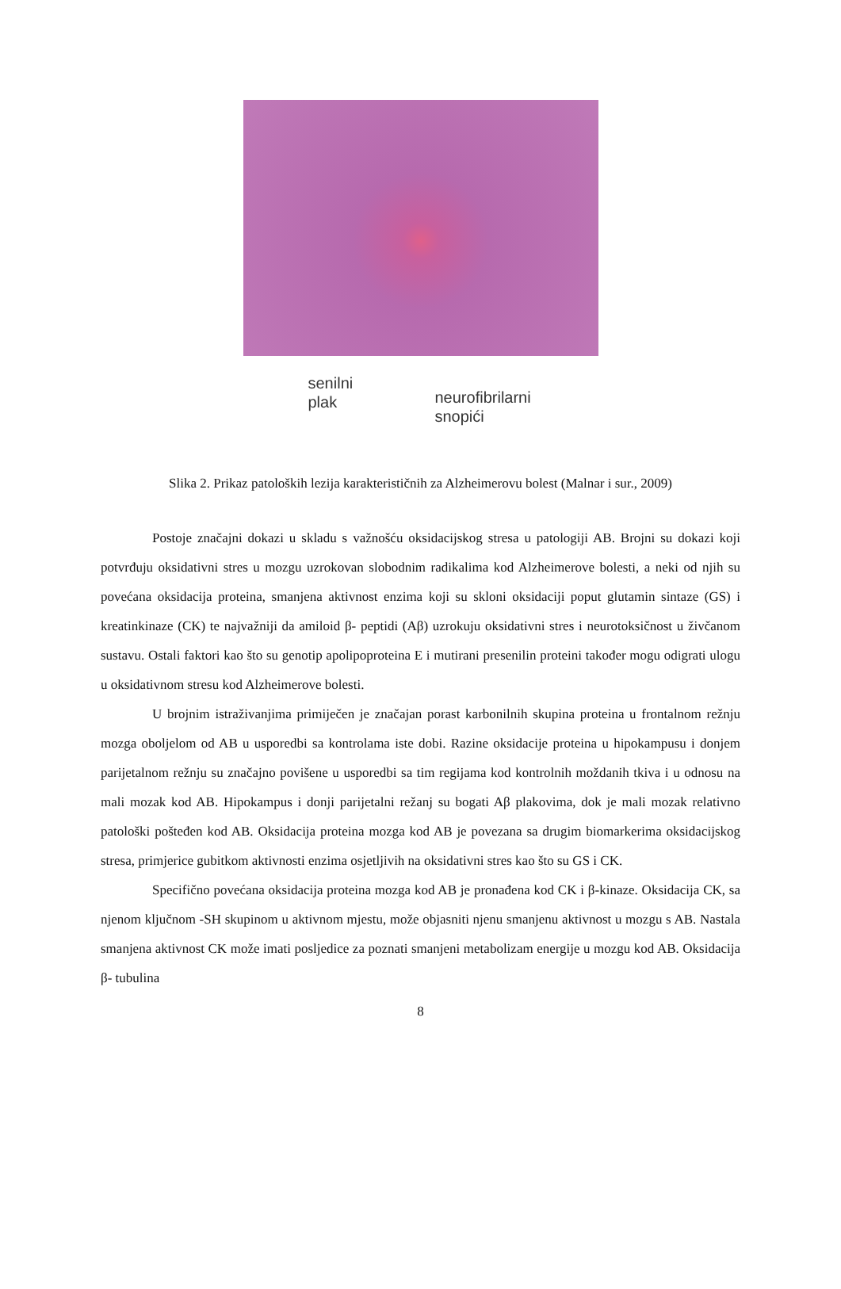senilni
plak
neurofibrilarni
snopići
Slika 2. Prikaz patoloških lezija karakterističnih za Alzheimerovu bolest (Malnar i sur., 2009)
Postoje značajni dokazi u skladu s važnošću oksidacijskog stresa u patologiji AB. Brojni su dokazi koji potvrđuju oksidativni stres u mozgu uzrokovan slobodnim radikalima kod Alzheimerove bolesti, a neki od njih su povećana oksidacija proteina, smanjena aktivnost enzima koji su skloni oksidaciji poput glutamin sintaze (GS) i kreatinkinaze (CK) te najvažniji da amiloid β- peptidi (Aβ) uzrokuju oksidativni stres i neurotoksičnost u živčanom sustavu. Ostali faktori kao što su genotip apolipoproteina E i mutirani presenilin proteini također mogu odigrati ulogu u oksidativnom stresu kod Alzheimerove bolesti.
U brojnim istraživanjima primiječen je značajan porast karbonilnih skupina proteina u frontalnom režnju mozga oboljelom od AB u usporedbi sa kontrolama iste dobi. Razine oksidacije proteina u hipokampusu i donjem parijetalnom režnju su značajno povišene u usporedbi sa tim regijama kod kontrolnih moždanih tkiva i u odnosu na mali mozak kod AB. Hipokampus i donji parijetalni režanj su bogati Aβ plakovima, dok je mali mozak relativno patološki pošteđen kod AB. Oksidacija proteina mozga kod AB je povezana sa drugim biomarkerima oksidacijskog stresa, primjerice gubitkom aktivnosti enzima osjetljivih na oksidativni stres kao što su GS i CK.
Specifično povećana oksidacija proteina mozga kod AB je pronađena kod CK i β-kinaze. Oksidacija CK, sa njenom ključnom -SH skupinom u aktivnom mjestu, može objasniti njenu smanjenu aktivnost u mozgu s AB. Nastala smanjena aktivnost CK može imati posljedice za poznati smanjeni metabolizam energije u mozgu kod AB. Oksidacija β- tubulina
8